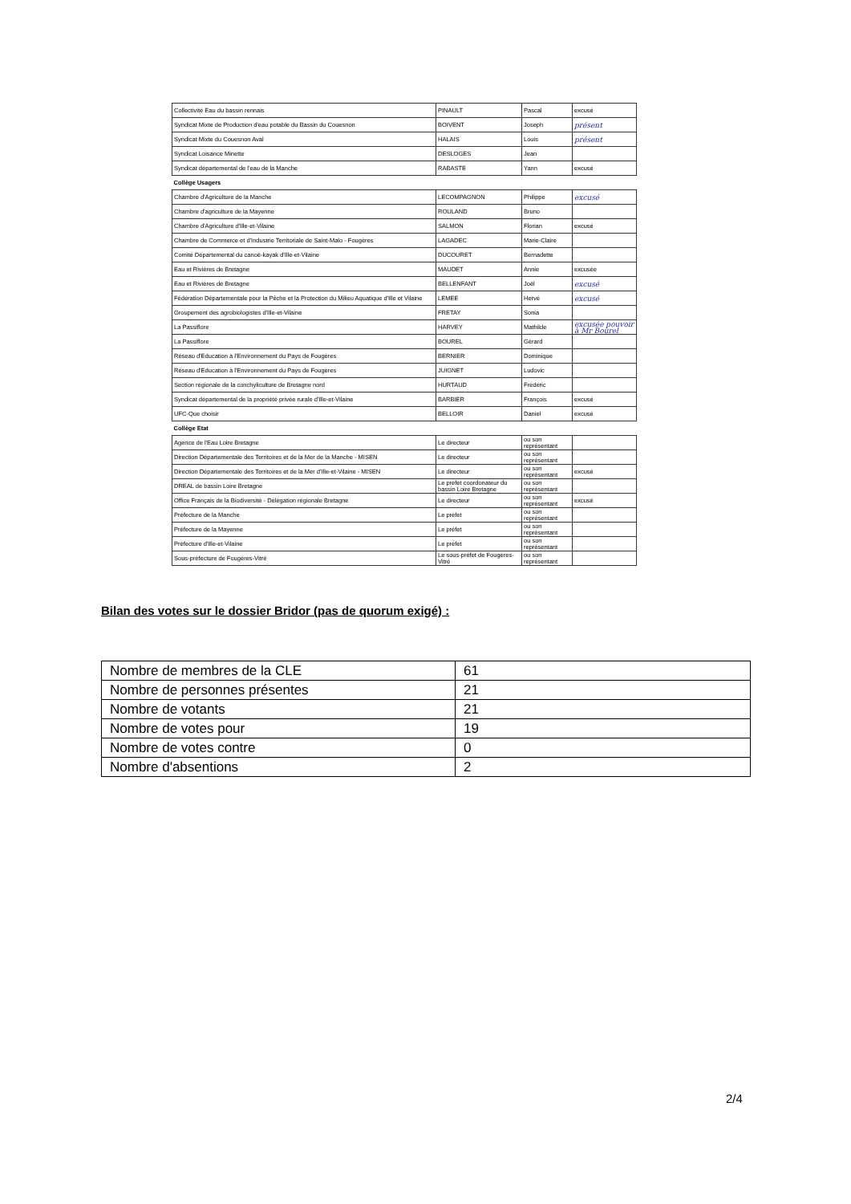| Collectivité Eau du bassin rennais | PINAULT | Pascal | excusé |
| Syndicat Mixte de Production d'eau potable du Bassin du Couesnon | BOIVENT | Joseph | présent |
| Syndicat Mixte du Couesnon Aval | HALAIS | Louis | présent |
| Syndicat Loisance Minette | DESLOGES | Jean | |
| Syndicat départemental de l'eau de la Manche | RABASTE | Yann | excusé |
| Collège Usagers | | | |
| Chambre d'Agriculture de la Manche | LECOMPAGNON | Philippe | excusé |
| Chambre d'agriculture de la Mayenne | ROULAND | Bruno | |
| Chambre d'Agriculture d'Ille-et-Vilaine | SALMON | Florian | excusé |
| Chambre de Commerce et d'Industrie Territoriale de Saint-Malo - Fougères | LAGADEC | Marie-Claire | |
| Comité Départemental du canoë-kayak d'Ille-et-Vilaine | DUCOURET | Bernadette | |
| Eau et Rivières de Bretagne | MAUDET | Annie | excusée |
| Eau et Rivières de Bretagne | BELLENFANT | Joël | excusé |
| Fédération Départementale pour la Pêche et la Protection du Milieu Aquatique d'Ille et Vilaine | LEMEE | Hervé | excusé |
| Groupement des agrobiologistes d'Ille-et-Vilaine | FRETAY | Sonia | |
| La Passiflore | HARVEY | Mathilde | excusée pouvoir à Mr Bourel |
| La Passiflore | BOUREL | Gérard | |
| Réseau d'Education à l'Environnement du Pays de Fougères | BERNIER | Dominique | |
| Réseau d'Education à l'Environnement du Pays de Fougères | JUIGNET | Ludovic | |
| Section régionale de la conchyliculture de Bretagne nord | HURTAUD | Frédéric | |
| Syndicat départemental de la propriété privée rurale d'Ille-et-Vilaine | BARBIER | François | excusé |
| UFC-Que choisir | BELLOIR | Daniel | excusé |
| Collège Etat | | | |
| Agence de l'Eau Loire Bretagne | Le directeur | ou son représentant | |
| Direction Départementale des Territoires et de la Mer de la Manche - MISEN | Le directeur | ou son représentant | |
| Direction Départementale des Territoires et de la Mer d'Ille-et-Vilaine - MISEN | Le directeur | ou son représentant | excusé |
| DREAL de bassin Loire Bretagne | Le préfet coordonateur du bassin Loire Bretagne | ou son représentant | |
| Office Français de la Biodiversité - Délégation régionale Bretagne | Le directeur | ou son représentant | excusé |
| Préfecture de la Manche | Le préfet | ou son représentant | |
| Préfecture de la Mayenne | Le préfet | ou son représentant | |
| Préfecture d'Ille-et-Vilaine | Le préfet | ou son représentant | |
| Sous-préfecture de Fougères-Vitré | Le sous-préfet de Fougères-Vitré | ou son représentant | |
Bilan des votes sur le dossier Bridor (pas de quorum exigé) :
| Nombre de membres de la CLE | 61 |
| Nombre de personnes présentes | 21 |
| Nombre de votants | 21 |
| Nombre de votes pour | 19 |
| Nombre de votes contre | 0 |
| Nombre d'absentions | 2 |
2/4